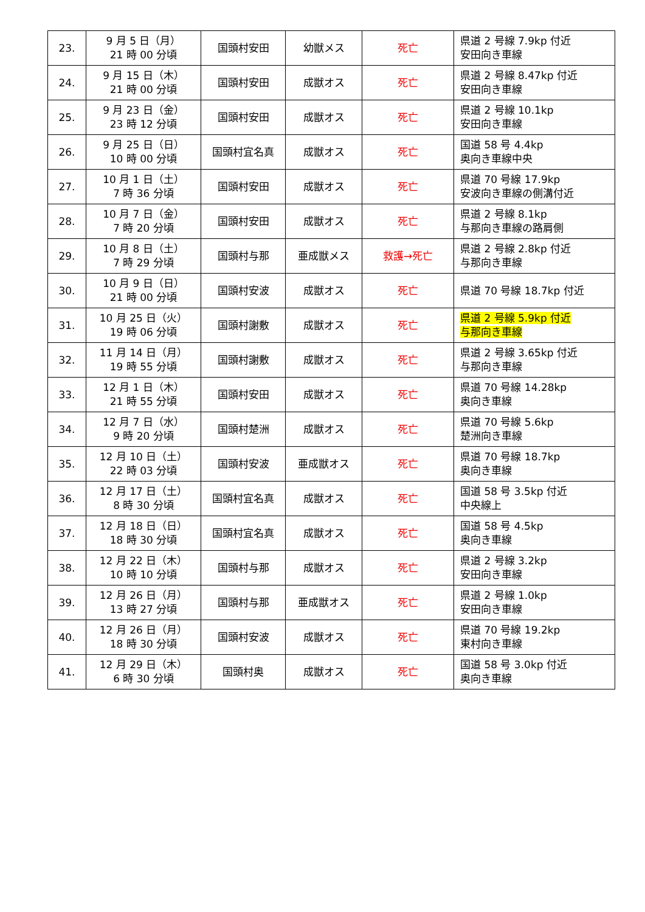| 23. | 9 月 5 日（月） 21 時 00 分頃 | 国頭村安田 | 幼獣メス | 死亡 | 県道 2 号線 7.9kp 付近 安田向き車線 |
| 24. | 9 月 15 日（木） 21 時 00 分頃 | 国頭村安田 | 成獣オス | 死亡 | 県道 2 号線 8.47kp 付近 安田向き車線 |
| 25. | 9 月 23 日（金） 23 時 12 分頃 | 国頭村安田 | 成獣オス | 死亡 | 県道 2 号線 10.1kp 安田向き車線 |
| 26. | 9 月 25 日（日） 10 時 00 分頃 | 国頭村宜名真 | 成獣オス | 死亡 | 国道 58 号 4.4kp 奥向き車線中央 |
| 27. | 10 月 1 日（土） 7 時 36 分頃 | 国頭村安田 | 成獣オス | 死亡 | 県道 70 号線 17.9kp 安波向き車線の側溝付近 |
| 28. | 10 月 7 日（金） 7 時 20 分頃 | 国頭村安田 | 成獣オス | 死亡 | 県道 2 号線 8.1kp 与那向き車線の路肩側 |
| 29. | 10 月 8 日（土） 7 時 29 分頃 | 国頭村与那 | 亜成獣メス | 救護→死亡 | 県道 2 号線 2.8kp 付近 与那向き車線 |
| 30. | 10 月 9 日（日） 21 時 00 分頃 | 国頭村安波 | 成獣オス | 死亡 | 県道 70 号線 18.7kp 付近 |
| 31. | 10 月 25 日（火） 19 時 06 分頃 | 国頭村謝敷 | 成獣オス | 死亡 | 県道 2 号線 5.9kp 付近 与那向き車線 |
| 32. | 11 月 14 日（月） 19 時 55 分頃 | 国頭村謝敷 | 成獣オス | 死亡 | 県道 2 号線 3.65kp 付近 与那向き車線 |
| 33. | 12 月 1 日（木） 21 時 55 分頃 | 国頭村安田 | 成獣オス | 死亡 | 県道 70 号線 14.28kp 奥向き車線 |
| 34. | 12 月 7 日（水） 9 時 20 分頃 | 国頭村楚洲 | 成獣オス | 死亡 | 県道 70 号線 5.6kp 楚洲向き車線 |
| 35. | 12 月 10 日（土） 22 時 03 分頃 | 国頭村安波 | 亜成獣オス | 死亡 | 県道 70 号線 18.7kp 奥向き車線 |
| 36. | 12 月 17 日（土） 8 時 30 分頃 | 国頭村宜名真 | 成獣オス | 死亡 | 国道 58 号 3.5kp 付近 中央線上 |
| 37. | 12 月 18 日（日） 18 時 30 分頃 | 国頭村宜名真 | 成獣オス | 死亡 | 国道 58 号 4.5kp 奥向き車線 |
| 38. | 12 月 22 日（木） 10 時 10 分頃 | 国頭村与那 | 成獣オス | 死亡 | 県道 2 号線 3.2kp 安田向き車線 |
| 39. | 12 月 26 日（月） 13 時 27 分頃 | 国頭村与那 | 亜成獣オス | 死亡 | 県道 2 号線 1.0kp 安田向き車線 |
| 40. | 12 月 26 日（月） 18 時 30 分頃 | 国頭村安波 | 成獣オス | 死亡 | 県道 70 号線 19.2kp 東村向き車線 |
| 41. | 12 月 29 日（木） 6 時 30 分頃 | 国頭村奥 | 成獣オス | 死亡 | 国道 58 号 3.0kp 付近 奥向き車線 |